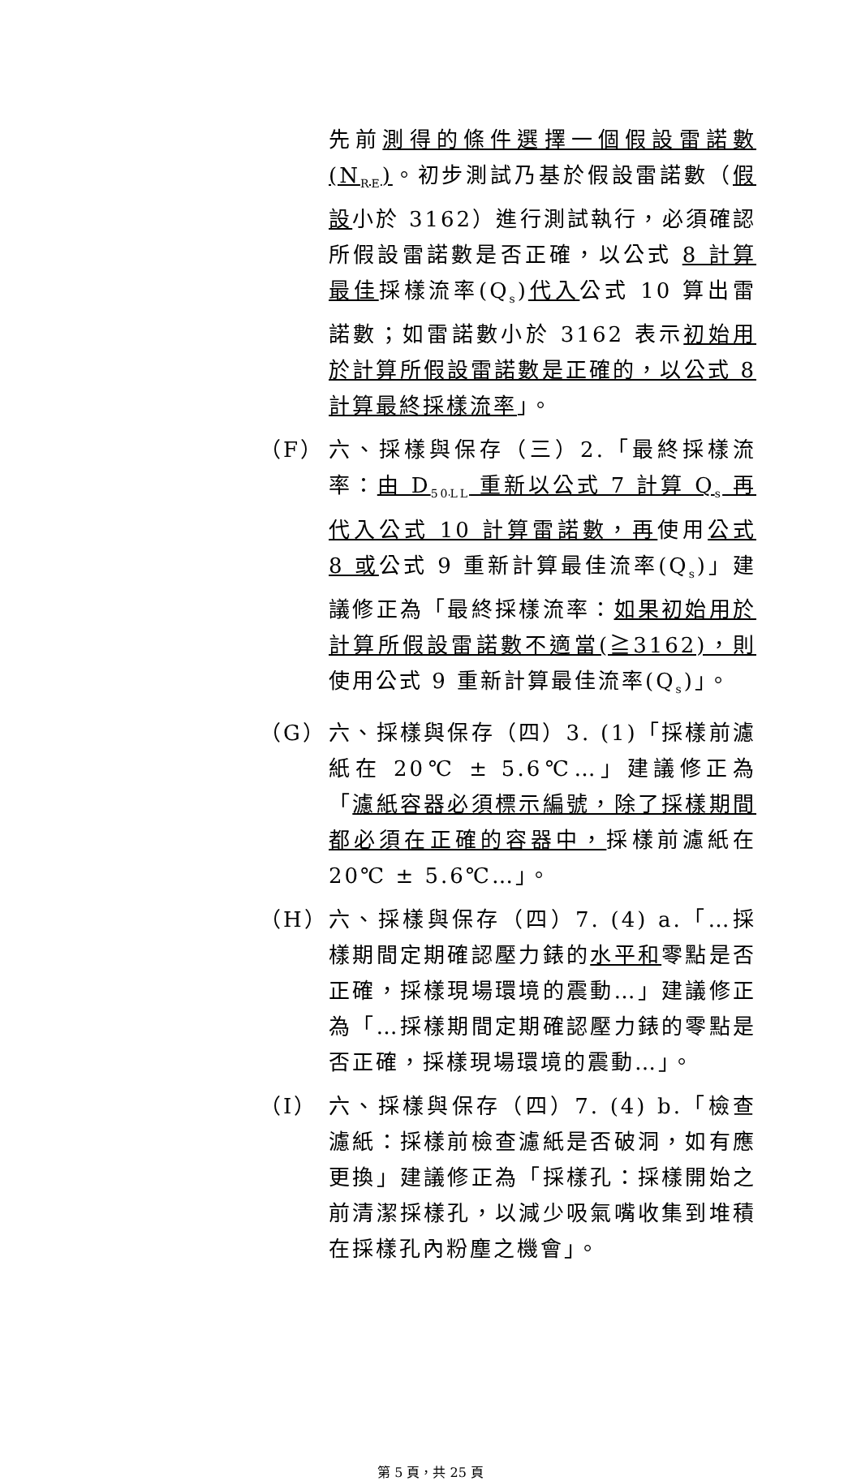先前測得的條件選擇一個假設雷諾數(N<sub>RE</sub>)。初步測試乃基於假設雷諾數（假設小於 3162）進行測試執行，必須確認所假設雷諾數是否正確，以公式 8 計算最佳採樣流率(Q<sub>s</sub>)代入公式 10 算出雷諾數；如雷諾數小於 3162 表示初始用於計算所假設雷諾數是正確的，以公式 8 計算最終採樣流率」。
（F） 六、採樣與保存（三）2.「最終採樣流率：由 D<sub>50LL</sub> 重新以公式 7 計算 Q<sub>s</sub> 再代入公式 10 計算雷諾數，再使用公式 8 或公式 9 重新計算最佳流率(Q<sub>s</sub>)」建議修正為「最終採樣流率：如果初始用於計算所假設雷諾數不適當(≧3162)，則使用公式 9 重新計算最佳流率(Q<sub>s</sub>)」。
（G） 六、採樣與保存（四）3. (1)「採樣前濾紙在 20℃ ± 5.6℃…」建議修正為「濾紙容器必須標示編號，除了採樣期間都必須在正確的容器中，採樣前濾紙在 20℃ ± 5.6℃…」。
（H） 六、採樣與保存（四）7. (4) a.「…採樣期間定期確認壓力錶的水平和零點是否正確，採樣現場環境的震動…」建議修正為「…採樣期間定期確認壓力錶的零點是否正確，採樣現場環境的震動…」。
（I） 六、採樣與保存（四）7. (4) b.「檢查濾紙：採樣前檢查濾紙是否破洞，如有應更換」建議修正為「採樣孔：採樣開始之前清潔採樣孔，以減少吸氣嘴收集到堆積在採樣孔內粉塵之機會」。
第 5 頁，共 25 頁